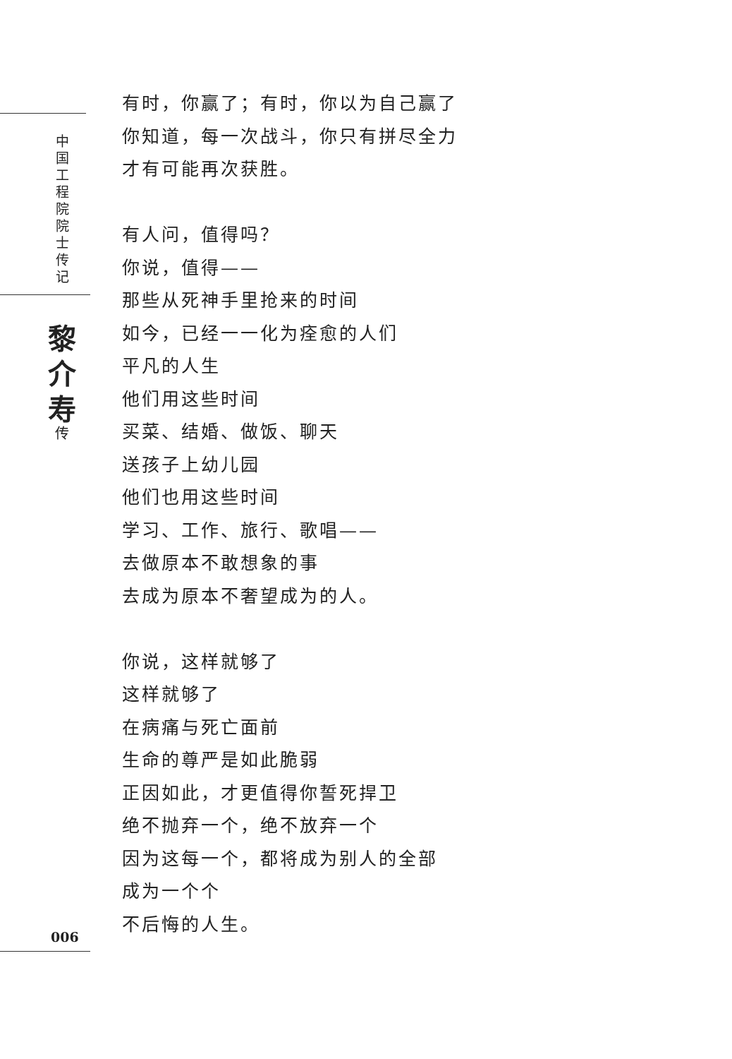中
国
工
程
院
院
士
传
记
黎
介
寿
传
006
有时，你赢了；有时，你以为自己赢了
你知道，每一次战斗，你只有拼尽全力
才有可能再次获胜。
有人问，值得吗？
你说，值得——
那些从死神手里抢来的时间
如今，已经一一化为痊愈的人们
平凡的人生
他们用这些时间
买菜、结婚、做饭、聊天
送孩子上幼儿园
他们也用这些时间
学习、工作、旅行、歌唱——
去做原本不敢想象的事
去成为原本不奢望成为的人。
你说，这样就够了
这样就够了
在病痛与死亡面前
生命的尊严是如此脆弱
正因如此，才更值得你誓死捍卫
绝不抛弃一个，绝不放弃一个
因为这每一个，都将成为别人的全部
成为一个个
不后悔的人生。